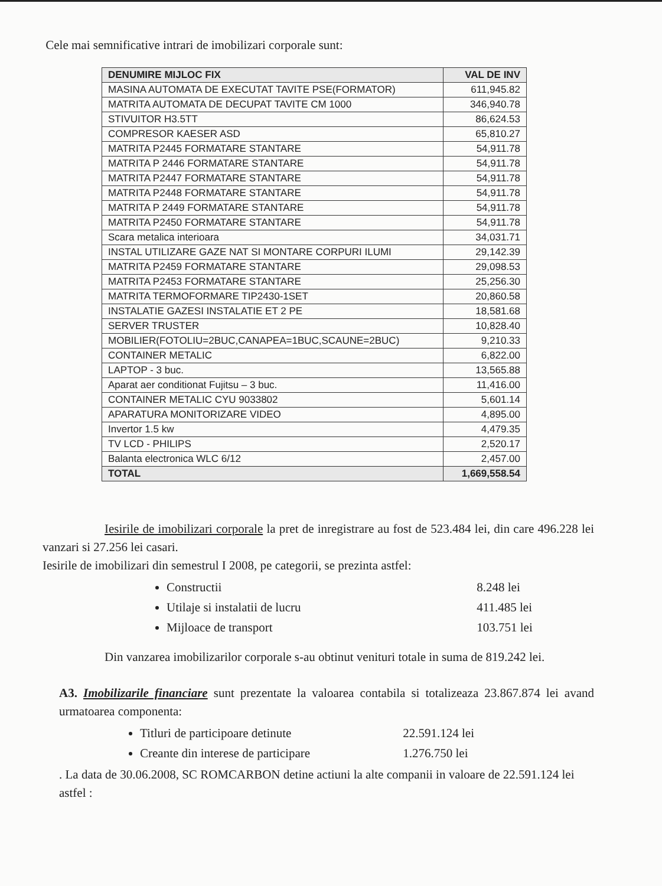Cele mai semnificative intrari de imobilizari corporale sunt:
| DENUMIRE MIJLOC FIX | VAL DE INV |
| --- | --- |
| MASINA AUTOMATA DE EXECUTAT TAVITE PSE(FORMATOR) | 611,945.82 |
| MATRITA AUTOMATA DE DECUPAT TAVITE CM 1000 | 346,940.78 |
| STIVUITOR H3.5TT | 86,624.53 |
| COMPRESOR KAESER ASD | 65,810.27 |
| MATRITA P2445 FORMATARE STANTARE | 54,911.78 |
| MATRITA P 2446 FORMATARE STANTARE | 54,911.78 |
| MATRITA P2447 FORMATARE STANTARE | 54,911.78 |
| MATRITA P2448 FORMATARE STANTARE | 54,911.78 |
| MATRITA P 2449 FORMATARE STANTARE | 54,911.78 |
| MATRITA P2450 FORMATARE STANTARE | 54,911.78 |
| Scara metalica interioara | 34,031.71 |
| INSTAL UTILIZARE GAZE NAT SI MONTARE CORPURI ILUMI | 29,142.39 |
| MATRITA P2459 FORMATARE STANTARE | 29,098.53 |
| MATRITA P2453 FORMATARE STANTARE | 25,256.30 |
| MATRITA TERMOFORMARE TIP2430-1SET | 20,860.58 |
| INSTALATIE GAZESI INSTALATIE ET 2 PE | 18,581.68 |
| SERVER TRUSTER | 10,828.40 |
| MOBILIER(FOTOLIU=2BUC,CANAPEA=1BUC,SCAUNE=2BUC) | 9,210.33 |
| CONTAINER METALIC | 6,822.00 |
| LAPTOP - 3 buc. | 13,565.88 |
| Aparat aer conditionat Fujitsu – 3 buc. | 11,416.00 |
| CONTAINER METALIC CYU 9033802 | 5,601.14 |
| APARATURA MONITORIZARE VIDEO | 4,895.00 |
| Invertor 1.5 kw | 4,479.35 |
| TV LCD - PHILIPS | 2,520.17 |
| Balanta electronica WLC 6/12 | 2,457.00 |
| TOTAL | 1,669,558.54 |
Iesirile de imobilizari corporale la pret de inregistrare au fost de 523.484 lei, din care 496.228 lei vanzari si 27.256 lei casari.
Iesirile de imobilizari din semestrul I 2008, pe categorii, se prezinta astfel:
Constructii 8.248 lei
Utilaje si instalatii de lucru 411.485 lei
Mijloace de transport 103.751 lei
Din vanzarea imobilizarilor corporale s-au obtinut venituri totale in suma de 819.242 lei.
A3. Imobilizarile financiare sunt prezentate la valoarea contabila si totalizeaza 23.867.874 lei avand urmatoarea componenta:
Titluri de participoare detinute 22.591.124 lei
Creante din interese de participare 1.276.750 lei
. La data de 30.06.2008, SC ROMCARBON detine actiuni la alte companii in valoare de 22.591.124 lei astfel :